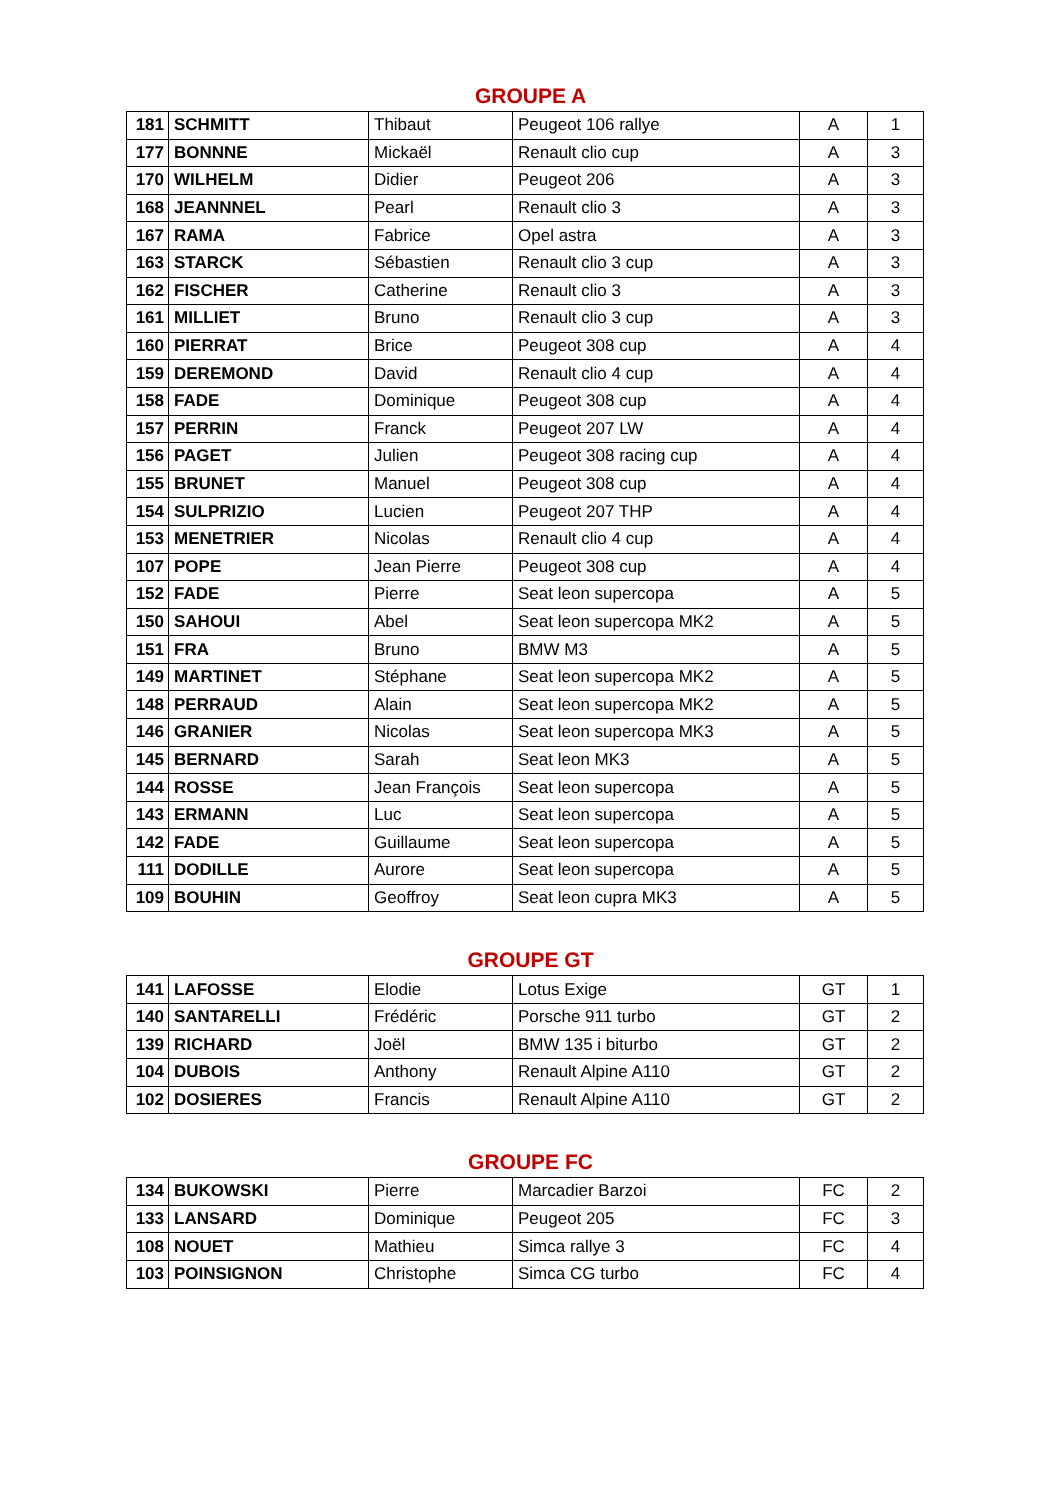GROUPE A
| 181 | SCHMITT | Thibaut | Peugeot 106 rallye | A | 1 |
| 177 | BONNNE | Mickaël | Renault clio cup | A | 3 |
| 170 | WILHELM | Didier | Peugeot 206 | A | 3 |
| 168 | JEANNNEL | Pearl | Renault clio 3 | A | 3 |
| 167 | RAMA | Fabrice | Opel astra | A | 3 |
| 163 | STARCK | Sébastien | Renault clio 3 cup | A | 3 |
| 162 | FISCHER | Catherine | Renault clio 3 | A | 3 |
| 161 | MILLIET | Bruno | Renault clio 3 cup | A | 3 |
| 160 | PIERRAT | Brice | Peugeot 308 cup | A | 4 |
| 159 | DEREMOND | David | Renault clio 4 cup | A | 4 |
| 158 | FADE | Dominique | Peugeot 308 cup | A | 4 |
| 157 | PERRIN | Franck | Peugeot 207 LW | A | 4 |
| 156 | PAGET | Julien | Peugeot 308 racing cup | A | 4 |
| 155 | BRUNET | Manuel | Peugeot 308 cup | A | 4 |
| 154 | SULPRIZIO | Lucien | Peugeot 207 THP | A | 4 |
| 153 | MENETRIER | Nicolas | Renault clio 4 cup | A | 4 |
| 107 | POPE | Jean Pierre | Peugeot 308 cup | A | 4 |
| 152 | FADE | Pierre | Seat leon supercopa | A | 5 |
| 150 | SAHOUI | Abel | Seat leon supercopa MK2 | A | 5 |
| 151 | FRA | Bruno | BMW M3 | A | 5 |
| 149 | MARTINET | Stéphane | Seat leon supercopa MK2 | A | 5 |
| 148 | PERRAUD | Alain | Seat leon supercopa MK2 | A | 5 |
| 146 | GRANIER | Nicolas | Seat leon supercopa MK3 | A | 5 |
| 145 | BERNARD | Sarah | Seat leon MK3 | A | 5 |
| 144 | ROSSE | Jean François | Seat leon supercopa | A | 5 |
| 143 | ERMANN | Luc | Seat leon supercopa | A | 5 |
| 142 | FADE | Guillaume | Seat leon supercopa | A | 5 |
| 111 | DODILLE | Aurore | Seat leon supercopa | A | 5 |
| 109 | BOUHIN | Geoffroy | Seat leon cupra MK3 | A | 5 |
GROUPE GT
| 141 | LAFOSSE | Elodie | Lotus Exige | GT | 1 |
| 140 | SANTARELLI | Frédéric | Porsche 911 turbo | GT | 2 |
| 139 | RICHARD | Joël | BMW 135 i biturbo | GT | 2 |
| 104 | DUBOIS | Anthony | Renault Alpine A110 | GT | 2 |
| 102 | DOSIERES | Francis | Renault Alpine A110 | GT | 2 |
GROUPE FC
| 134 | BUKOWSKI | Pierre | Marcadier Barzoi | FC | 2 |
| 133 | LANSARD | Dominique | Peugeot 205 | FC | 3 |
| 108 | NOUET | Mathieu | Simca rallye 3 | FC | 4 |
| 103 | POINSIGNON | Christophe | Simca CG turbo | FC | 4 |